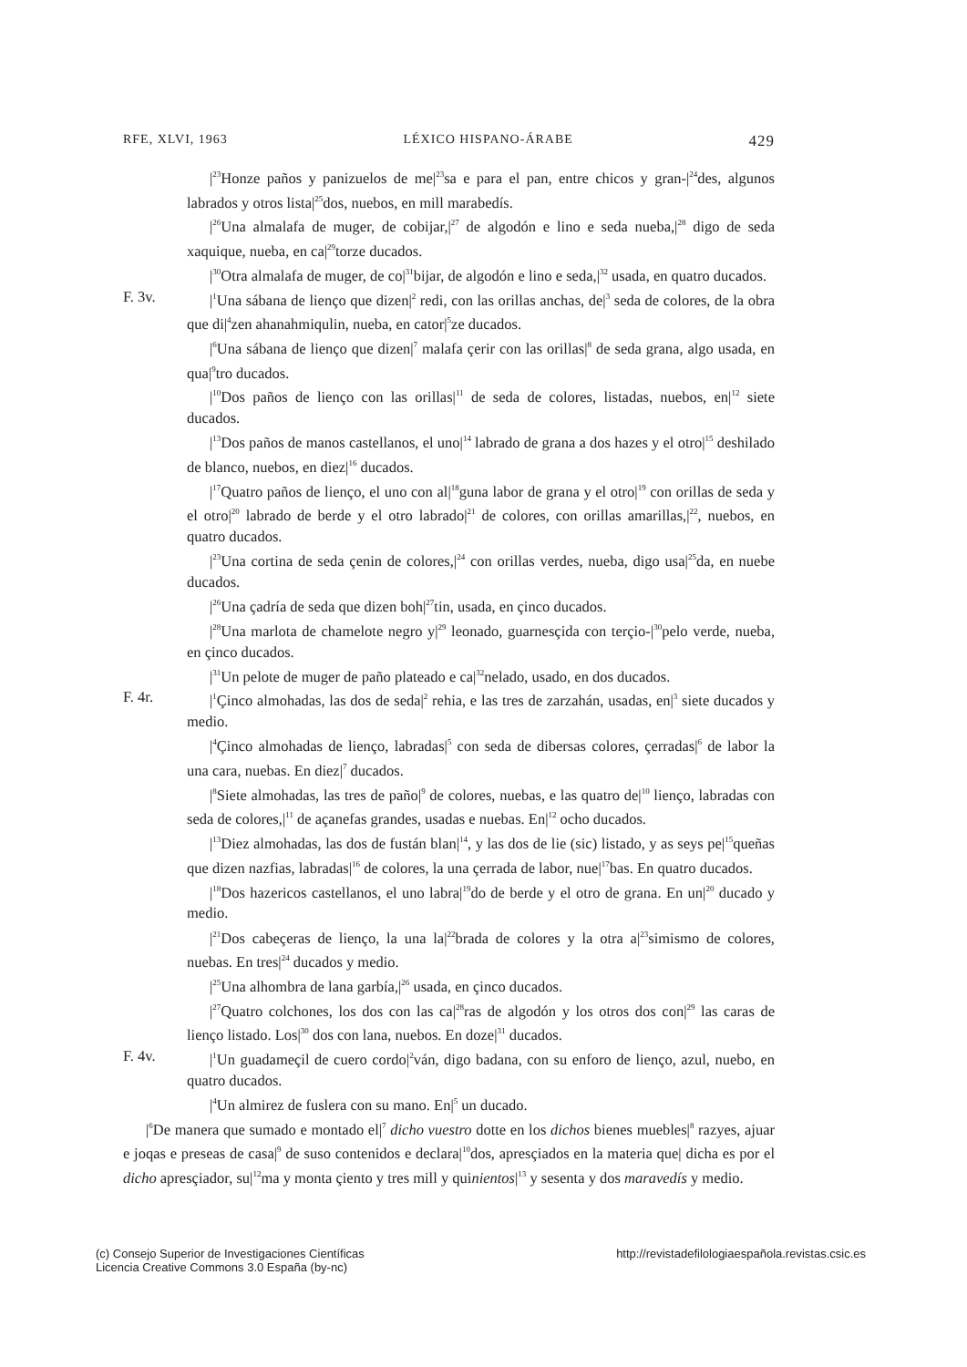RFE, XLVI, 1963 LÉXICO HISPANO-ÁRABE 429
|<sup>23</sup>Honze paños y panizuelos de me|<sup>23</sup>sa e para el pan, entre chicos y gran-|<sup>24</sup>des, algunos labrados y otros lista|<sup>25</sup>dos, nuebos, en mill marabedís.
|<sup>26</sup>Una almalafa de muger, de cobijar,|<sup>27</sup> de algodón e lino e seda nueba,|<sup>28</sup> digo de seda xaquique, nueba, en ca|<sup>29</sup>torze ducados.
|<sup>30</sup>Otra almalafa de muger, de co|<sup>31</sup>bijar, de algodón e lino e seda,|<sup>32</sup> usada, en quatro ducados.
F. 3v. |<sup>1</sup>Una sábana de lienço que dizen|<sup>2</sup> redi, con las orillas anchas, de|<sup>3</sup> seda de colores, de la obra que di|<sup>4</sup>zen ahanahmiqulin, nueba, en cator|<sup>5</sup>ze ducados.
|<sup>6</sup>Una sábana de lienço que dizen|<sup>7</sup> malafa çerir con las orillas|<sup>8</sup> de seda grana, algo usada, en qua|<sup>9</sup>tro ducados.
|<sup>10</sup>Dos paños de lienço con las orillas|<sup>11</sup> de seda de colores, listadas, nuebos, en|<sup>12</sup> siete ducados.
|<sup>13</sup>Dos paños de manos castellanos, el uno|<sup>14</sup> labrado de grana a dos hazes y el otro|<sup>15</sup> deshilado de blanco, nuebos, en diez|<sup>16</sup> ducados.
|<sup>17</sup>Quatro paños de lienço, el uno con al|<sup>18</sup>guna labor de grana y el otro|<sup>19</sup> con orillas de seda y el otro|<sup>20</sup> labrado de berde y el otro labrado|<sup>21</sup> de colores, con orillas amarillas,|<sup>22</sup>, nuebos, en quatro ducados.
|<sup>23</sup>Una cortina de seda çenin de colores,|<sup>24</sup> con orillas verdes, nueba, digo usa|<sup>25</sup>da, en nuebe ducados.
|<sup>26</sup>Una çadría de seda que dizen boh|<sup>27</sup>tin, usada, en çinco ducados.
|<sup>28</sup>Una marlota de chamelote negro y|<sup>29</sup> leonado, guarnesçida con terçio-|<sup>30</sup>pelo verde, nueba, en çinco ducados.
|<sup>31</sup>Un pelote de muger de paño plateado e ca|<sup>32</sup>nelado, usado, en dos ducados.
F. 4r. |<sup>1</sup>Çinco almohadas, las dos de seda|<sup>2</sup> rehia, e las tres de zarzahán, usadas, en|<sup>3</sup> siete ducados y medio.
|<sup>4</sup>Çinco almohadas de lienço, labradas|<sup>5</sup> con seda de dibersas colores, çerradas|<sup>6</sup> de labor la una cara, nuebas. En diez|<sup>7</sup> ducados.
|<sup>8</sup>Siete almohadas, las tres de paño|<sup>9</sup> de colores, nuebas, e las quatro de|<sup>10</sup> lienço, labradas con seda de colores,|<sup>11</sup> de açanefas grandes, usadas e nuebas. En|<sup>12</sup> ocho ducados.
|<sup>13</sup>Diez almohadas, las dos de fustán blan|<sup>14</sup>, y las dos de lie (sic) listado, y as seys pe|<sup>15</sup>queñas que dizen nazfias, labradas|<sup>16</sup> de colores, la una çerrada de labor, nue|<sup>17</sup>bas. En quatro ducados.
|<sup>18</sup>Dos hazericos castellanos, el uno labra|<sup>19</sup>do de berde y el otro de grana. En un|<sup>20</sup> ducado y medio.
|<sup>21</sup>Dos cabeçeras de lienço, la una la|<sup>22</sup>brada de colores y la otra a|<sup>23</sup>simismo de colores, nuebas. En tres|<sup>24</sup> ducados y medio.
|<sup>25</sup>Una alhombra de lana garbía,|<sup>26</sup> usada, en çinco ducados.
|<sup>27</sup>Quatro colchones, los dos con las ca|<sup>28</sup>ras de algodón y los otros dos con|<sup>29</sup> las caras de lienço listado. Los|<sup>30</sup> dos con lana, nuebos. En doze|<sup>31</sup> ducados.
F. 4v. |<sup>1</sup>Un guadameçil de cuero cordo|<sup>2</sup>ván, digo badana, con su enforo de lienço, azul, nuebo, en quatro ducados.
|<sup>4</sup>Un almirez de fuslera con su mano. En|<sup>5</sup> un ducado.
|<sup>6</sup>De manera que sumado e montado el|<sup>7</sup> dicho vuestro dotte en los dichos bienes muebles|<sup>8</sup> razyes, ajuar e joqas e preseas de casa|<sup>9</sup> de suso contenidos e declara|<sup>10</sup>dos, apresçiados en la materia que| dicha es por el dicho apresçiador, su|<sup>12</sup>ma y monta çiento y tres mill y quinientos|<sup>13</sup> y sesenta y dos maravedís y medio.
(c) Consejo Superior de Investigaciones Científicas
Licencia Creative Commons 3.0 España (by-nc)
http://revistadefilologiaespañola.revistas.csic.es